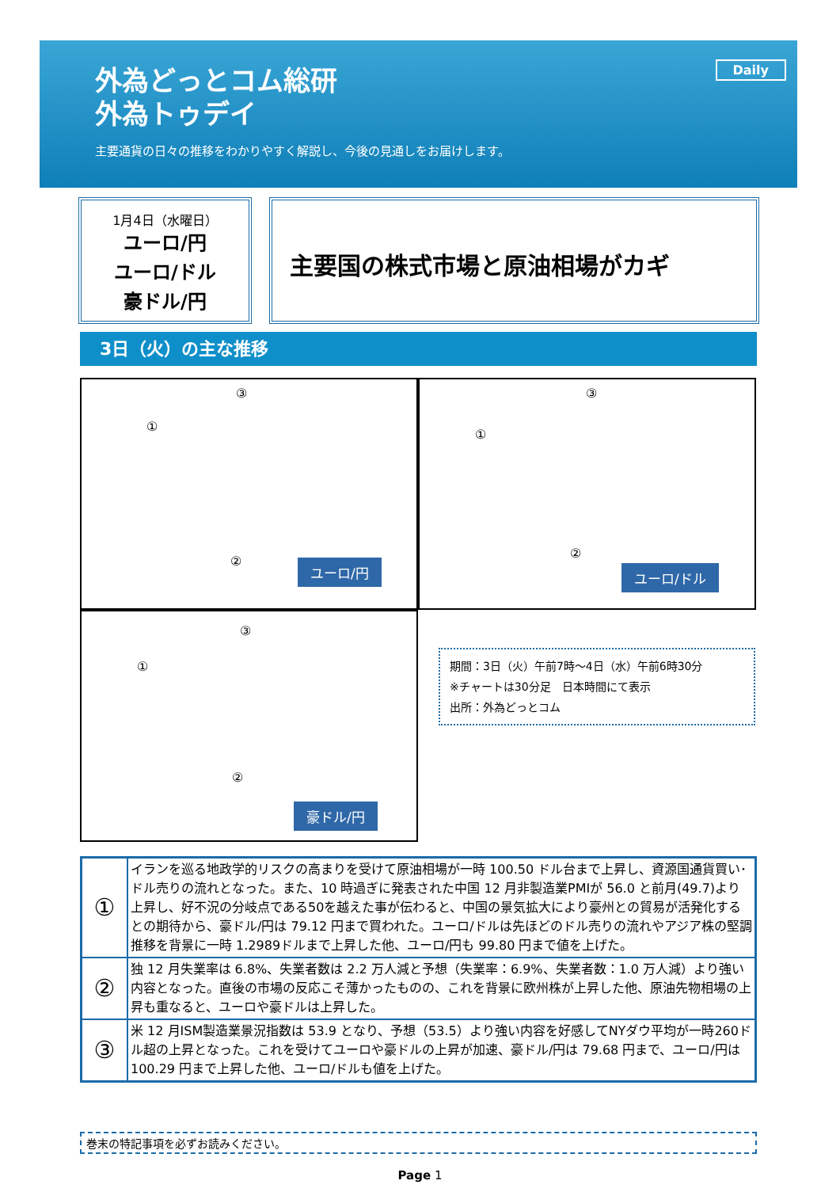Daily
外為どっとコム総研
外為トゥデイ
主要通貨の日々の推移をわかりやすく解説し、今後の見通しをお届けします。
1月4日（水曜日）
ユーロ/円
ユーロ/ドル
豪ドル/円
主要国の株式市場と原油相場がカギ
3日（火）の主な推移
③
①
② ユーロ/円
③
①
②
ユーロ/ドル
③
①
②
豪ドル/円
期間：3日（火）午前7時～4日（水）午前6時30分
※チャートは30分足　日本時間にて表示
出所：外為どっとコム
| ① | イランを巡る地政学的リスクの高まりを受けて原油相場が一時 100.50 ドル台まで上昇し、資源国通貨買い･ドル売りの流れとなった。また、10 時過ぎに発表された中国 12 月非製造業PMIが 56.0 と前月(49.7)より上昇し、好不況の分岐点である50を越えた事が伝わると、中国の景気拡大により豪州との貿易が活発化するとの期待から、豪ドル/円は 79.12 円まで買われた。ユーロ/ドルは先ほどのドル売りの流れやアジア株の堅調推移を背景に一時 1.2989ドルまで上昇した他、ユーロ/円も 99.80 円まで値を上げた。 |
| ② | 独 12 月失業率は 6.8%、失業者数は 2.2 万人減と予想（失業率：6.9%、失業者数：1.0 万人減）より強い内容となった。直後の市場の反応こそ薄かったものの、これを背景に欧州株が上昇した他、原油先物相場の上昇も重なると、ユーロや豪ドルは上昇した。 |
| ③ | 米 12 月ISM製造業景況指数は 53.9 となり、予想（53.5）より強い内容を好感してNYダウ平均が一時260ドル超の上昇となった。これを受けてユーロや豪ドルの上昇が加速、豪ドル/円は 79.68 円まで、ユーロ/円は 100.29 円まで上昇した他、ユーロ/ドルも値を上げた。 |
巻末の特記事項を必ずお読みください。
Page 1